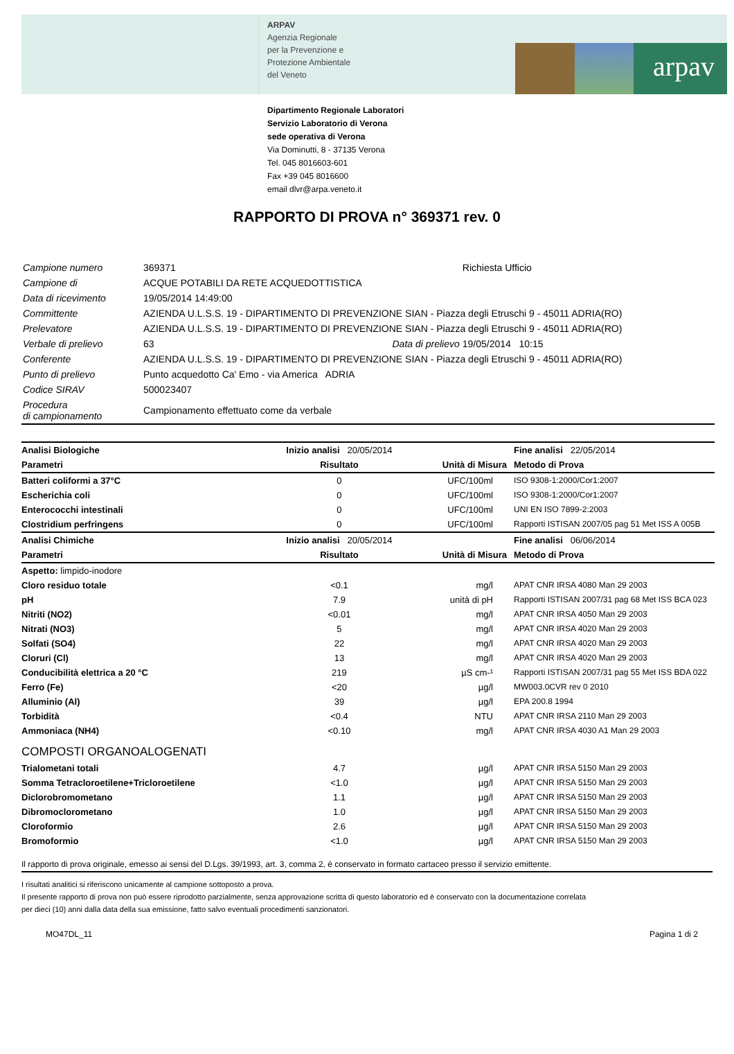ARPAV
Agenzia Regionale
per la Prevenzione e
Protezione Ambientale
del Veneto
arpav
Dipartimento Regionale Laboratori
Servizio Laboratorio di Verona
sede operativa di Verona
Via Dominutti, 8 - 37135 Verona
Tel. 045 8016603-601
Fax +39 045 8016600
email dlvr@arpa.veneto.it
RAPPORTO DI PROVA n° 369371 rev. 0
| Campione numero | 369371 | | Richiesta Ufficio |
| Campione di | ACQUE POTABILI DA RETE ACQUEDOTTISTICA | | |
| Data di ricevimento | 19/05/2014 14:49:00 | | |
| Committente | AZIENDA U.L.S.S. 19 - DIPARTIMENTO DI PREVENZIONE SIAN - Piazza degli Etruschi 9 - 45011 ADRIA(RO) | | |
| Prelevatore | AZIENDA U.L.S.S. 19 - DIPARTIMENTO DI PREVENZIONE SIAN - Piazza degli Etruschi 9 - 45011 ADRIA(RO) | | |
| Verbale di prelievo | 63 | Data di prelievo | 19/05/2014 10:15 |
| Conferente | AZIENDA U.L.S.S. 19 - DIPARTIMENTO DI PREVENZIONE SIAN - Piazza degli Etruschi 9 - 45011 ADRIA(RO) | | |
| Punto di prelievo | Punto acquedotto Ca' Emo - via America ADRIA | | |
| Codice SIRAV | 500023407 | | |
| Procedura di campionamento | Campionamento effettuato come da verbale | | |
| Analisi Biologiche | Inizio analisi 20/05/2014 | | Fine analisi 22/05/2014 |
| --- | --- | --- | --- |
| Parametri | Risultato | Unità di Misura | Metodo di Prova |
| Batteri coliformi a 37°C | 0 | UFC/100ml | ISO 9308-1:2000/Cor1:2007 |
| Escherichia coli | 0 | UFC/100ml | ISO 9308-1:2000/Cor1:2007 |
| Enterococchi intestinali | 0 | UFC/100ml | UNI EN ISO 7899-2:2003 |
| Clostridium perfringens | 0 | UFC/100ml | Rapporti ISTISAN 2007/05 pag 51 Met ISS A 005B |
| Analisi Chimiche | Inizio analisi 20/05/2014 | | Fine analisi 06/06/2014 |
| Parametri | Risultato | Unità di Misura | Metodo di Prova |
| Aspetto: limpido-inodore | | | |
| Cloro residuo totale | <0.1 | mg/l | APAT CNR IRSA 4080 Man 29 2003 |
| pH | 7.9 | unità di pH | Rapporti ISTISAN 2007/31 pag 68 Met ISS BCA 023 |
| Nitriti (NO2) | <0.01 | mg/l | APAT CNR IRSA 4050 Man 29 2003 |
| Nitrati (NO3) | 5 | mg/l | APAT CNR IRSA 4020 Man 29 2003 |
| Solfati (SO4) | 22 | mg/l | APAT CNR IRSA 4020 Man 29 2003 |
| Cloruri (Cl) | 13 | mg/l | APAT CNR IRSA 4020 Man 29 2003 |
| Conducibilità elettrica a 20 °C | 219 | µS cm-¹ | Rapporti ISTISAN 2007/31 pag 55 Met ISS BDA 022 |
| Ferro (Fe) | <20 | µg/l | MW003.0CVR rev 0 2010 |
| Alluminio (Al) | 39 | µg/l | EPA 200.8 1994 |
| Torbidità | <0.4 | NTU | APAT CNR IRSA 2110 Man 29 2003 |
| Ammoniaca (NH4) | <0.10 | mg/l | APAT CNR IRSA 4030 A1 Man 29 2003 |
| COMPOSTI ORGANOALOGENATI | | | |
| Trialometani totali | 4.7 | µg/l | APAT CNR IRSA 5150 Man 29 2003 |
| Somma Tetracloroetilene+Tricloroetilene | <1.0 | µg/l | APAT CNR IRSA 5150 Man 29 2003 |
| Diclorobromometano | 1.1 | µg/l | APAT CNR IRSA 5150 Man 29 2003 |
| Dibromoclorometano | 1.0 | µg/l | APAT CNR IRSA 5150 Man 29 2003 |
| Cloroformio | 2.6 | µg/l | APAT CNR IRSA 5150 Man 29 2003 |
| Bromoformio | <1.0 | µg/l | APAT CNR IRSA 5150 Man 29 2003 |
Il rapporto di prova originale, emesso ai sensi del D.Lgs. 39/1993, art. 3, comma 2, è conservato in formato cartaceo presso il servizio emittente.
I risultati analitici si riferiscono unicamente al campione sottoposto a prova.
Il presente rapporto di prova non può essere riprodotto parzialmente, senza approvazione scritta di questo laboratorio ed è conservato con la documentazione correlata
per dieci (10) anni dalla data della sua emissione, fatto salvo eventuali procedimenti sanzionatori.
MO47DL_11 Pagina 1 di 2